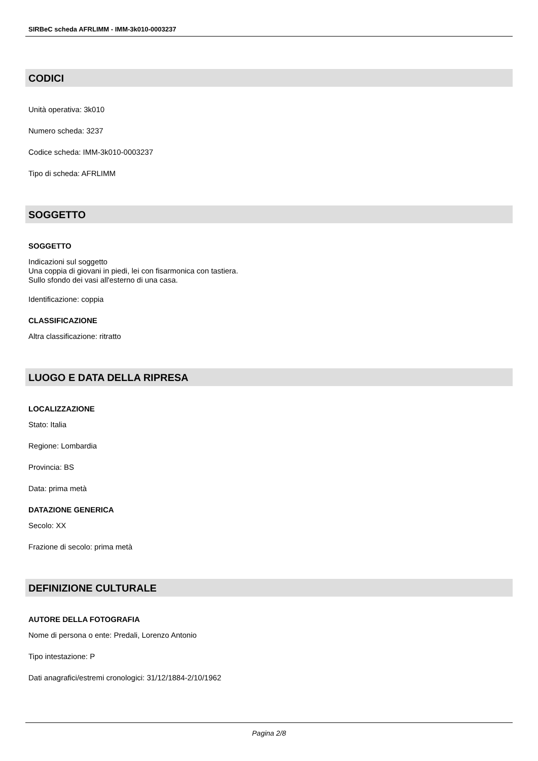SIRBeC scheda AFRLIMM - IMM-3k010-0003237
CODICI
Unità operativa: 3k010
Numero scheda: 3237
Codice scheda: IMM-3k010-0003237
Tipo di scheda: AFRLIMM
SOGGETTO
SOGGETTO
Indicazioni sul soggetto
Una coppia di giovani in piedi, lei con fisarmonica con tastiera.
Sullo sfondo dei vasi all'esterno di una casa.
Identificazione: coppia
CLASSIFICAZIONE
Altra classificazione: ritratto
LUOGO E DATA DELLA RIPRESA
LOCALIZZAZIONE
Stato: Italia
Regione: Lombardia
Provincia: BS
Data: prima metà
DATAZIONE GENERICA
Secolo: XX
Frazione di secolo: prima metà
DEFINIZIONE CULTURALE
AUTORE DELLA FOTOGRAFIA
Nome di persona o ente: Predali, Lorenzo Antonio
Tipo intestazione: P
Dati anagrafici/estremi cronologici: 31/12/1884-2/10/1962
Pagina 2/8